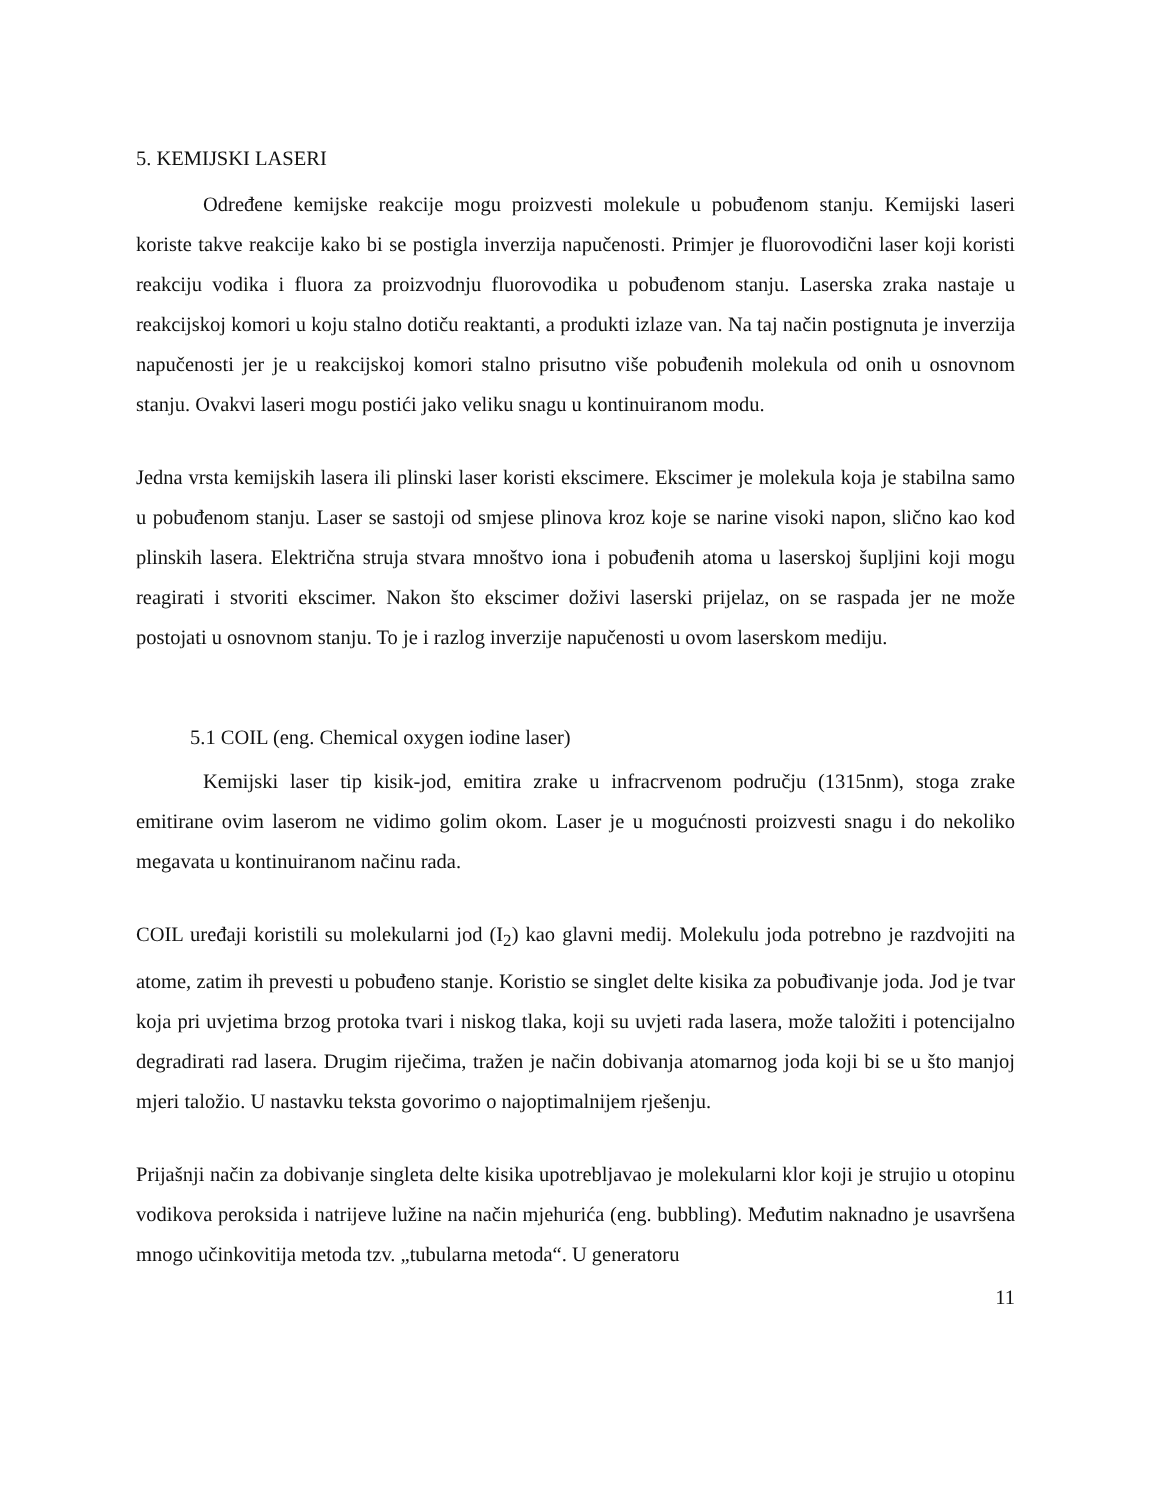5. KEMIJSKI LASERI
Određene kemijske reakcije mogu proizvesti molekule u pobuđenom stanju. Kemijski laseri koriste takve reakcije kako bi se postigla inverzija napučenosti. Primjer je fluorovodični laser koji koristi reakciju vodika i fluora za proizvodnju fluorovodika u pobuđenom stanju. Laserska zraka nastaje u reakcijskoj komori u koju stalno dotiču reaktanti, a produkti izlaze van. Na taj način postignuta je inverzija napučenosti jer je u reakcijskoj komori stalno prisutno više pobuđenih molekula od onih u osnovnom stanju. Ovakvi laseri mogu postići jako veliku snagu u kontinuiranom modu.
Jedna vrsta kemijskih lasera ili plinski laser koristi ekscimere. Ekscimer je molekula koja je stabilna samo u pobuđenom stanju. Laser se sastoji od smjese plinova kroz koje se narine visoki napon, slično kao kod plinskih lasera. Električna struja stvara mnoštvo iona i pobuđenih atoma u laserskoj šupljini koji mogu reagirati i stvoriti ekscimer. Nakon što ekscimer doživi laserski prijelaz, on se raspada jer ne može postojati u osnovnom stanju. To je i razlog inverzije napučenosti u ovom laserskom mediju.
5.1 COIL (eng. Chemical oxygen iodine laser)
Kemijski laser tip kisik-jod, emitira zrake u infracrvenom području (1315nm), stoga zrake emitirane ovim laserom ne vidimo golim okom. Laser je u mogućnosti proizvesti snagu i do nekoliko megavata u kontinuiranom načinu rada.
COIL uređaji koristili su molekularni jod (I<sub>2</sub>) kao glavni medij. Molekulu joda potrebno je razdvojiti na atome, zatim ih prevesti u pobuđeno stanje. Koristio se singlet delte kisika za pobuđivanje joda. Jod je tvar koja pri uvjetima brzog protoka tvari i niskog tlaka, koji su uvjeti rada lasera, može taložiti i potencijalno degradirati rad lasera. Drugim riječima, tražen je način dobivanja atomarnog joda koji bi se u što manjoj mjeri taložio. U nastavku teksta govorimo o najoptimalnijem rješenju.
Prijašnji način za dobivanje singleta delte kisika upotrebljavao je molekularni klor koji je strujio u otopinu vodikova peroksida i natrijeve lužine na način mjehurića (eng. bubbling). Međutim naknadno je usavršena mnogo učinkovitija metoda tzv. „tubularna metoda“. U generatoru
11